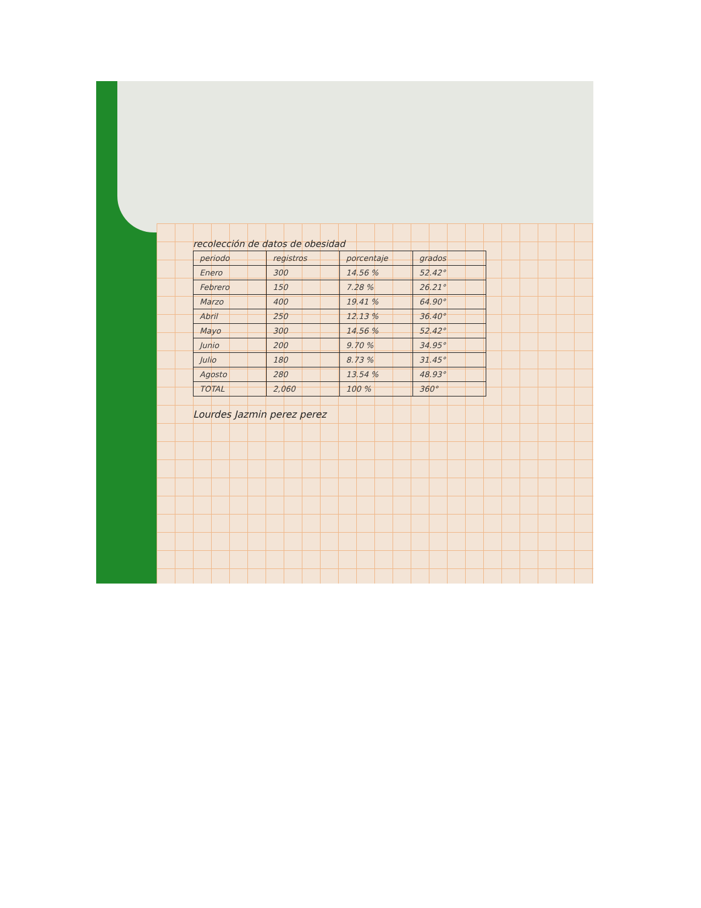recolección de datos de obesidad
| periodo | registros | porcentaje | grados |
| --- | --- | --- | --- |
| Enero | 300 | 14.56 % | 52.42° |
| Febrero | 150 | 7.28 % | 26.21° |
| Marzo | 400 | 19.41 % | 64.90° |
| Abril | 250 | 12.13 % | 36.40° |
| Mayo | 300 | 14.56 % | 52.42° |
| Junio | 200 | 9.70 % | 34.95° |
| Julio | 180 | 8.73 % | 31.45° |
| Agosto | 280 | 13.54 % | 48.93° |
| TOTAL | 2,060 | 100 % | 360° |
Lourdes Jazmin perez perez